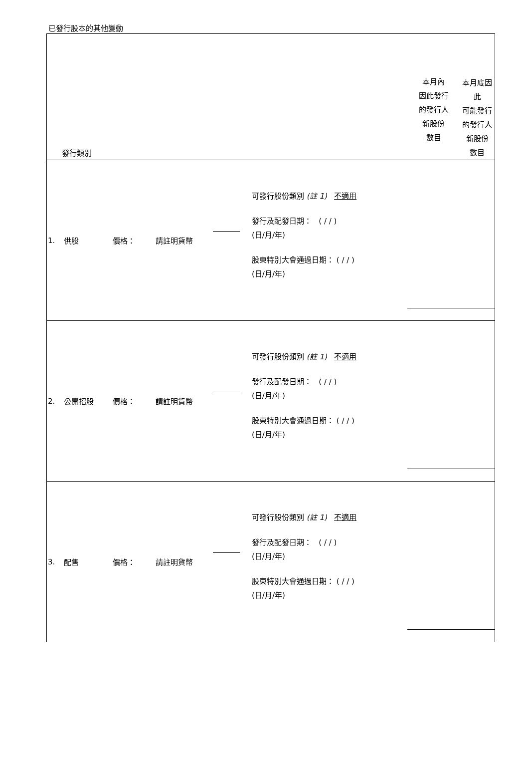已發行股本的其他變動
| 發行類別 | | | | | | 本月內 因此發行 的發行人 新股份 數目 | 本月底因 此 可能發行 的發行人 新股份 數目 |
| 1. | 供股 | 價格： | 請註明貨幣 | | 可發行股份類別 (註 1) 不適用 發行及配發日期： ( / / ) (日/月/年) 股東特別大會通過日期： ( / / ) (日/月/年) | | |
| 2. | 公開招股 | 價格： | 請註明貨幣 | | 可發行股份類別 (註 1) 不適用 發行及配發日期： ( / / ) (日/月/年) 股東特別大會通過日期： ( / / ) (日/月/年) | | |
| 3. | 配售 | 價格： | 請註明貨幣 | | 可發行股份類別 (註 1) 不適用 發行及配發日期： ( / / ) (日/月/年) 股東特別大會通過日期： ( / / ) (日/月/年) | | |